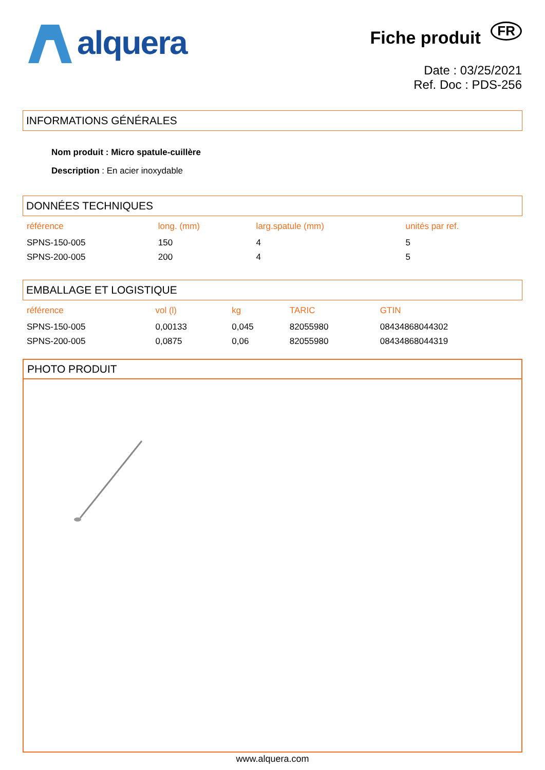alquera
Fiche produit FR
Date : 03/25/2021
Ref. Doc : PDS-256
INFORMATIONS GÉNÉRALES
Nom produit : Micro spatule-cuillère
Description : En acier inoxydable
DONNÉES TECHNIQUES
| référence | long. (mm) | larg.spatule (mm) | unités par ref. |
| --- | --- | --- | --- |
| SPNS-150-005 | 150 | 4 | 5 |
| SPNS-200-005 | 200 | 4 | 5 |
EMBALLAGE ET LOGISTIQUE
| référence | vol (l) | kg | TARIC | GTIN |
| --- | --- | --- | --- | --- |
| SPNS-150-005 | 0,00133 | 0,045 | 82055980 | 08434868044302 |
| SPNS-200-005 | 0,0875 | 0,06 | 82055980 | 08434868044319 |
PHOTO PRODUIT
www.alquera.com